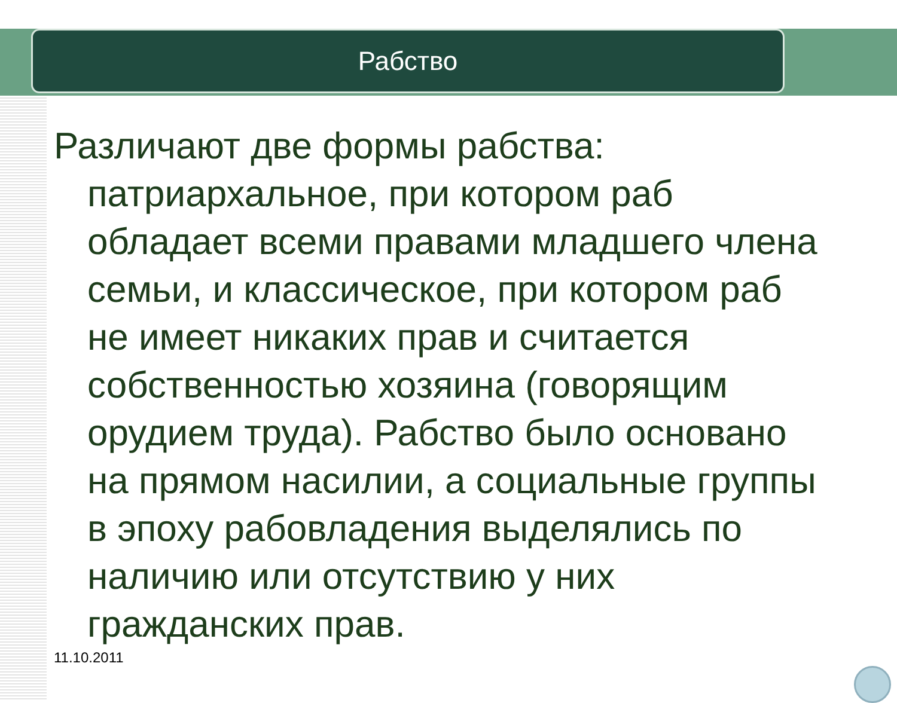Рабство
Различают две формы рабства: патриархальное, при котором раб обладает всеми правами младшего члена семьи, и классическое, при котором раб не имеет никаких прав и считается собственностью хозяина (говорящим орудием труда). Рабство было основано на прямом насилии, а социальные группы в эпоху рабовладения выделялись по наличию или отсутствию у них гражданских прав.
11.10.2011